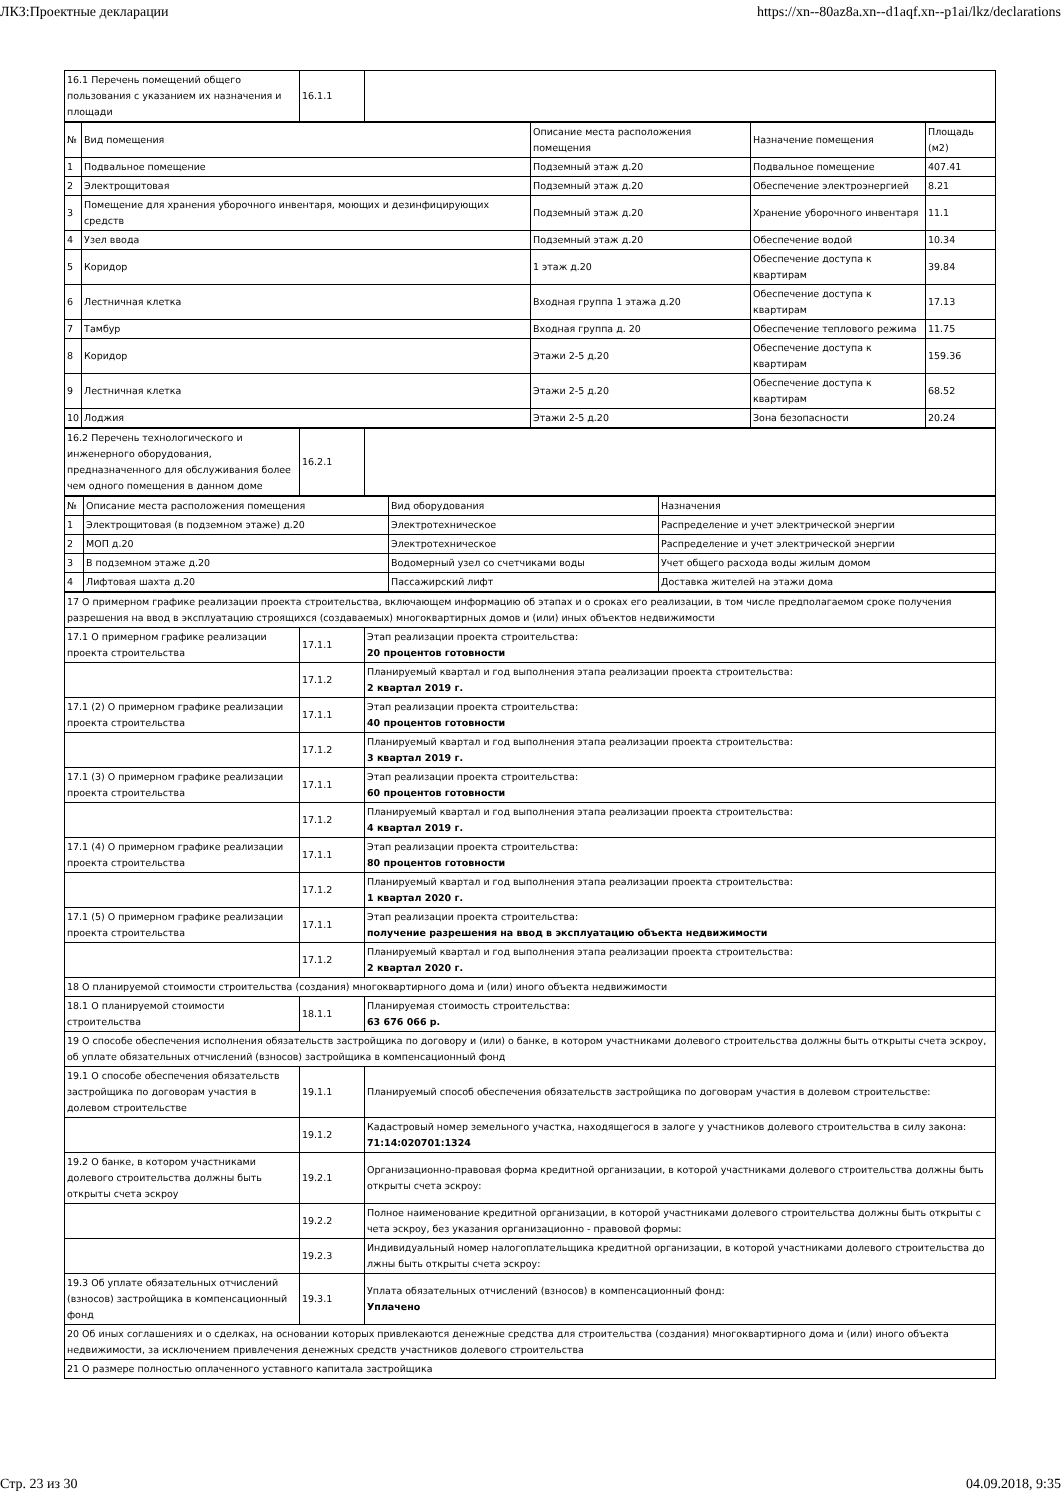ЛКЗ:Проектные декларации https://xn--80az8a.xn--d1aqf.xn--p1ai/lkz/declarations
| 16.1 Перечень помещений общего пользования с указанием их назначения и площади | 16.1.1 | |
| № | Вид помещения | Описание места расположения помещения | Назначение помещения | Площадь (м2) |
| 1 | Подвальное помещение | Подземный этаж д.20 | Подвальное помещение | 407.41 |
| 2 | Электрощитовая | Подземный этаж д.20 | Обеспечение электроэнергией | 8.21 |
| 3 | Помещение для хранения уборочного инвентаря, моющих и дезинфицирующих средств | Подземный этаж д.20 | Хранение уборочного инвентаря | 11.1 |
| 4 | Узел ввода | Подземный этаж д.20 | Обеспечение водой | 10.34 |
| 5 | Коридор | 1 этаж д.20 | Обеспечение доступа к квартирам | 39.84 |
| 6 | Лестничная клетка | Входная группа 1 этажа д.20 | Обеспечение доступа к квартирам | 17.13 |
| 7 | Тамбур | Входная группа д. 20 | Обеспечение теплового режима | 11.75 |
| 8 | Коридор | Этажи 2-5 д.20 | Обеспечение доступа к квартирам | 159.36 |
| 9 | Лестничная клетка | Этажи 2-5 д.20 | Обеспечение доступа к квартирам | 68.52 |
| 10 | Лоджия | Этажи 2-5 д.20 | Зона безопасности | 20.24 |
| 16.2 Перечень технологического и инженерного оборудования, предназначенного для обслуживания более чем одного помещения в данном доме | 16.2.1 | |
| № | Описание места расположения помещения | Вид оборудования | Назначения |
| 1 | Электрощитовая (в подземном этаже) д.20 | Электротехническое | Распределение и учет электрической энергии |
| 2 | МОП д.20 | Электротехническое | Распределение и учет электрической энергии |
| 3 | В подземном этаже д.20 | Водомерный узел со счетчиками воды | Учет общего расхода воды жилым домом |
| 4 | Лифтовая шахта д.20 | Пассажирский лифт | Доставка жителей на этажи дома |
| 17 О примерном графике реализации проекта строительства, включающем информацию об этапах и о сроках его реализации, в том числе предполагаемом сроке получения разрешения на ввод в эксплуатацию строящихся (создаваемых) многоквартирных домов и (или) иных объектов недвижимости | | |
| 17.1 О примерном графике реализации проекта строительства | 17.1.1 | Этап реализации проекта строительства: 20 процентов готовности |
| | 17.1.2 | Планируемый квартал и год выполнения этапа реализации проекта строительства: 2 квартал 2019 г. |
| 17.1 (2) О примерном графике реализации проекта строительства | 17.1.1 | Этап реализации проекта строительства: 40 процентов готовности |
| | 17.1.2 | Планируемый квартал и год выполнения этапа реализации проекта строительства: 3 квартал 2019 г. |
| 17.1 (3) О примерном графике реализации проекта строительства | 17.1.1 | Этап реализации проекта строительства: 60 процентов готовности |
| | 17.1.2 | Планируемый квартал и год выполнения этапа реализации проекта строительства: 4 квартал 2019 г. |
| 17.1 (4) О примерном графике реализации проекта строительства | 17.1.1 | Этап реализации проекта строительства: 80 процентов готовности |
| | 17.1.2 | Планируемый квартал и год выполнения этапа реализации проекта строительства: 1 квартал 2020 г. |
| 17.1 (5) О примерном графике реализации проекта строительства | 17.1.1 | Этап реализации проекта строительства: получение разрешения на ввод в эксплуатацию объекта недвижимости |
| | 17.1.2 | Планируемый квартал и год выполнения этапа реализации проекта строительства: 2 квартал 2020 г. |
| 18 О планируемой стоимости строительства (создания) многоквартирного дома и (или) иного объекта недвижимости | | |
| 18.1 О планируемой стоимости строительства | 18.1.1 | Планируемая стоимость строительства: 63 676 066 р. |
| 19 О способе обеспечения исполнения обязательств застройщика по договору и (или) о банке, в котором участниками долевого строительства должны быть открыты счета эскроу, об уплате обязательных отчислений (взносов) застройщика в компенсационный фонд | | |
| 19.1 О способе обеспечения обязательств застройщика по договорам участия в долевом строительстве | 19.1.1 | Планируемый способ обеспечения обязательств застройщика по договорам участия в долевом строительстве: |
| | 19.1.2 | Кадастровый номер земельного участка, находящегося в залоге у участников долевого строительства в силу закона: 71:14:020701:1324 |
| 19.2 О банке, в котором участниками долевого строительства должны быть открыты счета эскроу | 19.2.1 | Организационно-правовая форма кредитной организации, в которой участниками долевого строительства должны быть открыты счета эскроу: |
| | 19.2.2 | Полное наименование кредитной организации, в которой участниками долевого строительства должны быть открыты с чета эскроу, без указания организационно - правовой формы: |
| | 19.2.3 | Индивидуальный номер налогоплательщика кредитной организации, в которой участниками долевого строительства до лжны быть открыты счета эскроу: |
| 19.3 Об уплате обязательных отчислений (взносов) застройщика в компенсационный фонд | 19.3.1 | Уплата обязательных отчислений (взносов) в компенсационный фонд: Уплачено |
| 20 Об иных соглашениях и о сделках, на основании которых привлекаются денежные средства для строительства (создания) многоквартирного дома и (или) иного объекта недвижимости, за исключением привлечения денежных средств участников долевого строительства | | |
| 21 О размере полностью оплаченного уставного капитала застройщика | | |
Стр. 23 из 30 04.09.2018, 9:35